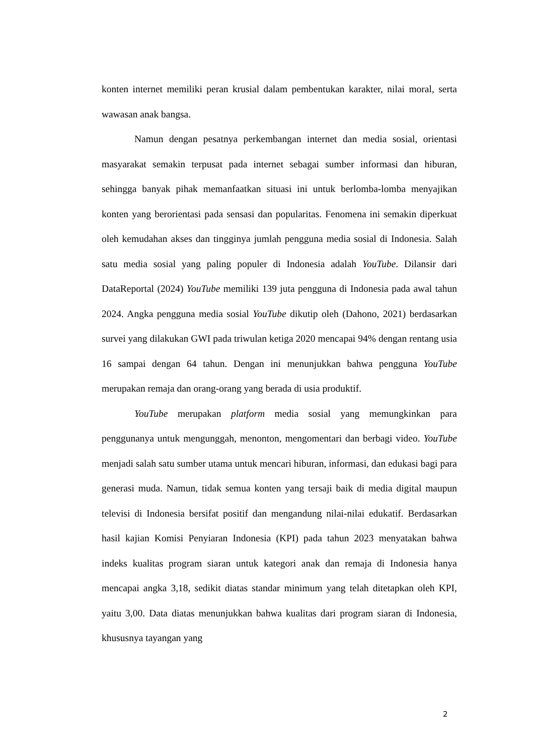konten internet memiliki peran krusial dalam pembentukan karakter, nilai moral, serta wawasan anak bangsa.
Namun dengan pesatnya perkembangan internet dan media sosial, orientasi masyarakat semakin terpusat pada internet sebagai sumber informasi dan hiburan, sehingga banyak pihak memanfaatkan situasi ini untuk berlomba-lomba menyajikan konten yang berorientasi pada sensasi dan popularitas. Fenomena ini semakin diperkuat oleh kemudahan akses dan tingginya jumlah pengguna media sosial di Indonesia. Salah satu media sosial yang paling populer di Indonesia adalah YouTube. Dilansir dari DataReportal (2024) YouTube memiliki 139 juta pengguna di Indonesia pada awal tahun 2024. Angka pengguna media sosial YouTube dikutip oleh (Dahono, 2021) berdasarkan survei yang dilakukan GWI pada triwulan ketiga 2020 mencapai 94% dengan rentang usia 16 sampai dengan 64 tahun. Dengan ini menunjukkan bahwa pengguna YouTube merupakan remaja dan orang-orang yang berada di usia produktif.
YouTube merupakan platform media sosial yang memungkinkan para penggunanya untuk mengunggah, menonton, mengomentari dan berbagi video. YouTube menjadi salah satu sumber utama untuk mencari hiburan, informasi, dan edukasi bagi para generasi muda. Namun, tidak semua konten yang tersaji baik di media digital maupun televisi di Indonesia bersifat positif dan mengandung nilai-nilai edukatif. Berdasarkan hasil kajian Komisi Penyiaran Indonesia (KPI) pada tahun 2023 menyatakan bahwa indeks kualitas program siaran untuk kategori anak dan remaja di Indonesia hanya mencapai angka 3,18, sedikit diatas standar minimum yang telah ditetapkan oleh KPI, yaitu 3,00. Data diatas menunjukkan bahwa kualitas dari program siaran di Indonesia, khususnya tayangan yang
2